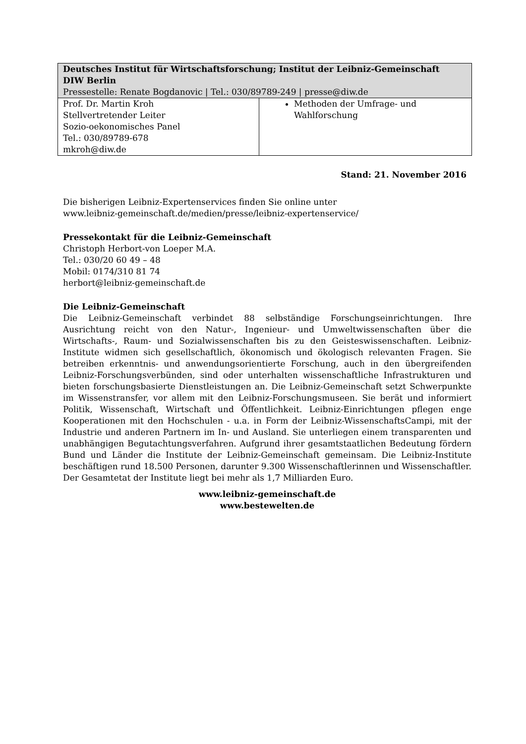| Deutsches Institut für Wirtschaftsforschung; Institut der Leibniz-Gemeinschaft DIW Berlin Pressestelle: Renate Bogdanovic / Tel.: 030/89789-249 / presse@diw.de | |
| Prof. Dr. Martin Kroh Stellvertretender Leiter Sozio-oekonomisches Panel Tel.: 030/89789-678 mkroh@diw.de | Methoden der Umfrage- und Wahlforschung |
Stand: 21. November 2016
Die bisherigen Leibniz-Expertenservices finden Sie online unter
www.leibniz-gemeinschaft.de/medien/presse/leibniz-expertenservice/
Pressekontakt für die Leibniz-Gemeinschaft
Christoph Herbort-von Loeper M.A.
Tel.: 030/20 60 49 – 48
Mobil: 0174/310 81 74
herbort@leibniz-gemeinschaft.de
Die Leibniz-Gemeinschaft
Die Leibniz-Gemeinschaft verbindet 88 selbständige Forschungseinrichtungen. Ihre Ausrichtung reicht von den Natur-, Ingenieur- und Umweltwissenschaften über die Wirtschafts-, Raum- und Sozialwissenschaften bis zu den Geisteswissenschaften. Leibniz-Institute widmen sich gesellschaftlich, ökonomisch und ökologisch relevanten Fragen. Sie betreiben erkenntnis- und anwendungsorientierte Forschung, auch in den übergreifenden Leibniz-Forschungsverbünden, sind oder unterhalten wissenschaftliche Infrastrukturen und bieten forschungsbasierte Dienstleistungen an. Die Leibniz-Gemeinschaft setzt Schwerpunkte im Wissenstransfer, vor allem mit den Leibniz-Forschungsmuseen. Sie berät und informiert Politik, Wissenschaft, Wirtschaft und Öffentlichkeit. Leibniz-Einrichtungen pflegen enge Kooperationen mit den Hochschulen - u.a. in Form der Leibniz-WissenschaftsCampi, mit der Industrie und anderen Partnern im In- und Ausland. Sie unterliegen einem transparenten und unabhängigen Begutachtungsverfahren. Aufgrund ihrer gesamtstaatlichen Bedeutung fördern Bund und Länder die Institute der Leibniz-Gemeinschaft gemeinsam. Die Leibniz-Institute beschäftigen rund 18.500 Personen, darunter 9.300 Wissenschaftlerinnen und Wissenschaftler. Der Gesamtetat der Institute liegt bei mehr als 1,7 Milliarden Euro.
www.leibniz-gemeinschaft.de
www.bestewelten.de